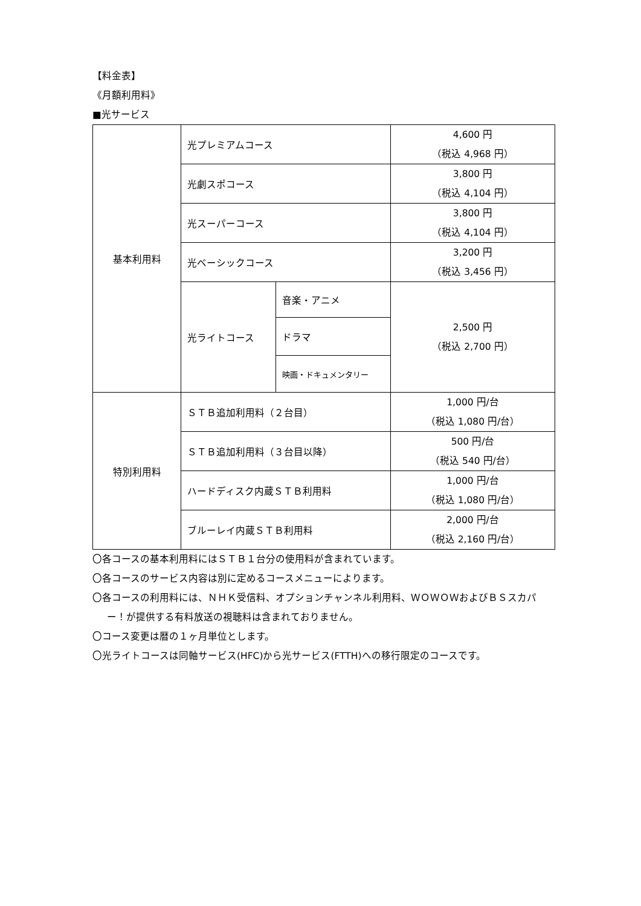【料金表】
《月額利用料》
■光サービス
| 基本利用料 | 光プレミアムコース | | 4,600 円 （税込 4,968 円） |
| | 光劇スポコース | | 3,800 円 （税込 4,104 円） |
| | 光スーパーコース | | 3,800 円 （税込 4,104 円） |
| | 光ベーシックコース | | 3,200 円 （税込 3,456 円） |
| | 光ライトコース | 音楽・アニメ | 2,500 円 （税込 2,700 円） |
| | | ドラマ | |
| | | 映画・ドキュメンタリー | |
| 特別利用料 | ＳＴＢ追加利用料（２台目） | | 1,000 円/台 （税込 1,080 円/台） |
| | ＳＴＢ追加利用料（３台目以降） | | 500 円/台 （税込 540 円/台） |
| | ハードディスク内蔵ＳＴＢ利用料 | | 1,000 円/台 （税込 1,080 円/台） |
| | ブルーレイ内蔵ＳＴＢ利用料 | | 2,000 円/台 （税込 2,160 円/台） |
〇各コースの基本利用料にはＳＴＢ１台分の使用料が含まれています。
〇各コースのサービス内容は別に定めるコースメニューによります。
〇各コースの利用料には、ＮＨＫ受信料、オプションチャンネル利用料、ＷＯＷＯＷおよびＢＳスカパー！が提供する有料放送の視聴料は含まれておりません。
〇コース変更は暦の１ヶ月単位とします。
〇光ライトコースは同軸サービス(HFC)から光サービス(FTTH)への移行限定のコースです。